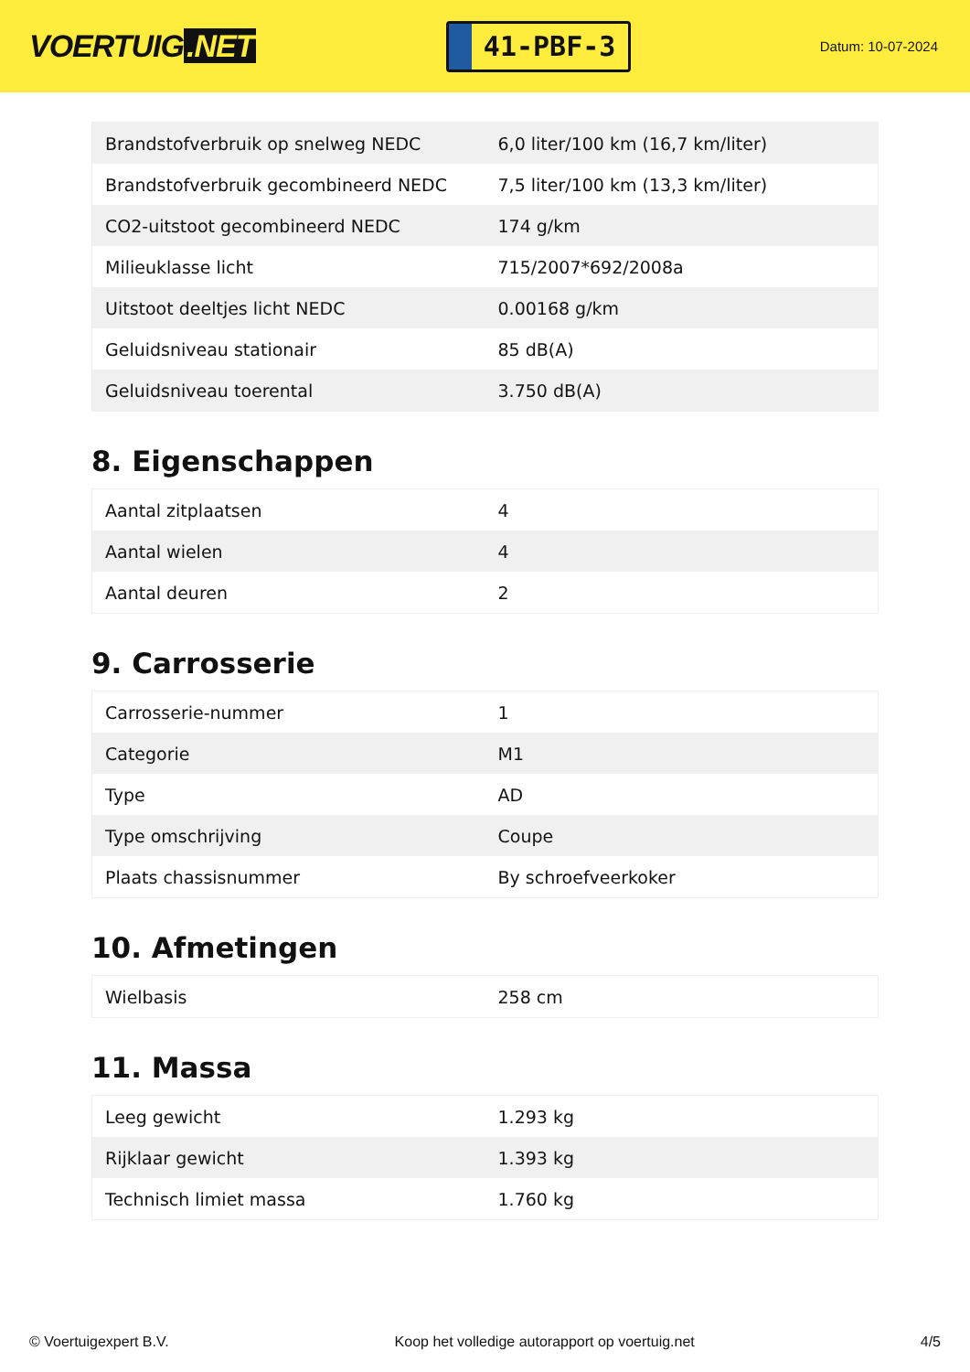VOERTUIG.NET
41-PBF-3
Datum: 10-07-2024
| Brandstofverbruik op snelweg NEDC | 6,0 liter/100 km (16,7 km/liter) |
| Brandstofverbruik gecombineerd NEDC | 7,5 liter/100 km (13,3 km/liter) |
| CO2-uitstoot gecombineerd NEDC | 174 g/km |
| Milieuklasse licht | 715/2007*692/2008a |
| Uitstoot deeltjes licht NEDC | 0.00168 g/km |
| Geluidsniveau stationair | 85 dB(A) |
| Geluidsniveau toerental | 3.750 dB(A) |
8. Eigenschappen
| Aantal zitplaatsen | 4 |
| Aantal wielen | 4 |
| Aantal deuren | 2 |
9. Carrosserie
| Carrosserie-nummer | 1 |
| Categorie | M1 |
| Type | AD |
| Type omschrijving | Coupe |
| Plaats chassisnummer | By schroefveerkoker |
10. Afmetingen
| Wielbasis | 258 cm |
11. Massa
| Leeg gewicht | 1.293 kg |
| Rijklaar gewicht | 1.393 kg |
| Technisch limiet massa | 1.760 kg |
© Voertuigexpert B.V. Koop het volledige autorapport op voertuig.net 4/5